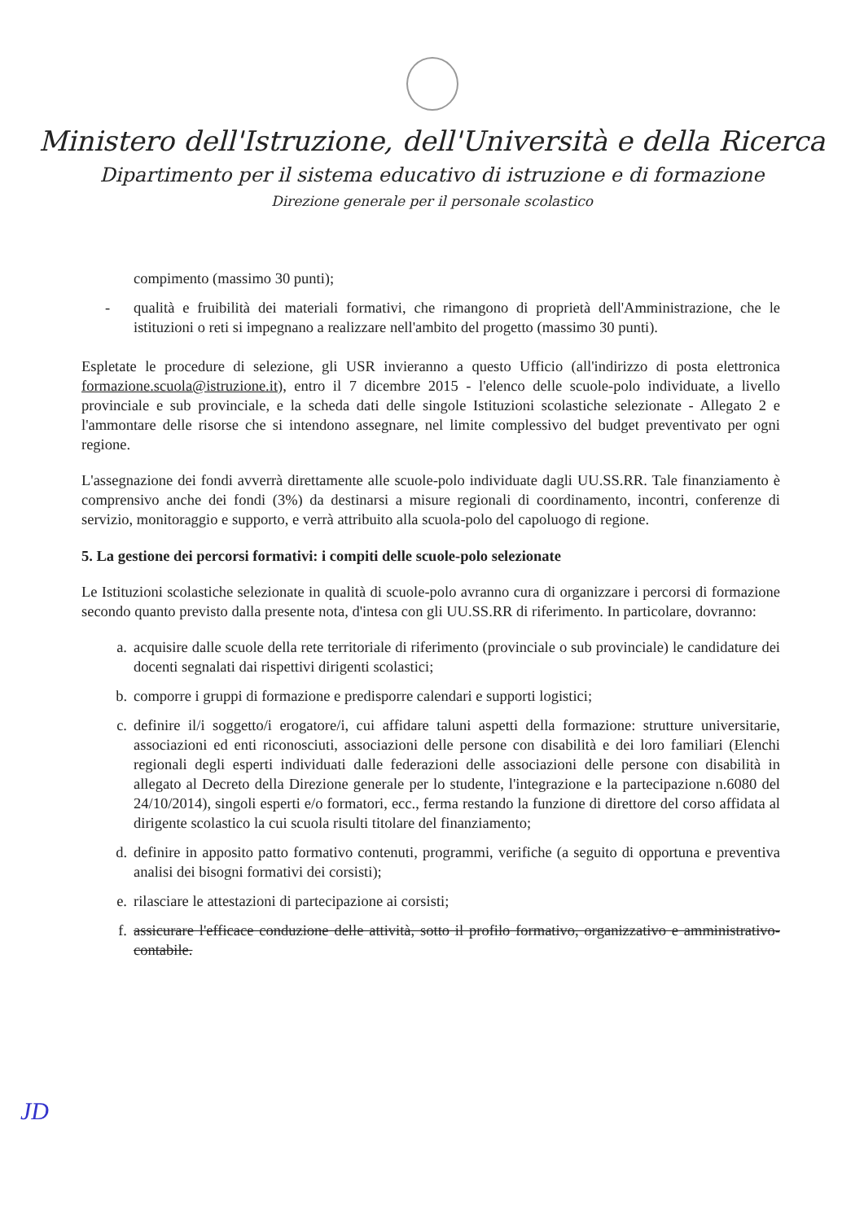Ministero dell'Istruzione, dell'Università e della Ricerca
Dipartimento per il sistema educativo di istruzione e di formazione
Direzione generale per il personale scolastico
compimento (massimo 30 punti);
- qualità e fruibilità dei materiali formativi, che rimangono di proprietà dell'Amministrazione, che le istituzioni o reti si impegnano a realizzare nell'ambito del progetto (massimo 30 punti).
Espletate le procedure di selezione, gli USR invieranno a questo Ufficio (all'indirizzo di posta elettronica formazione.scuola@istruzione.it), entro il 7 dicembre 2015 - l'elenco delle scuole-polo individuate, a livello provinciale e sub provinciale, e la scheda dati delle singole Istituzioni scolastiche selezionate - Allegato 2 e l'ammontare delle risorse che si intendono assegnare, nel limite complessivo del budget preventivato per ogni regione.
L'assegnazione dei fondi avverrà direttamente alle scuole-polo individuate dagli UU.SS.RR. Tale finanziamento è comprensivo anche dei fondi (3%) da destinarsi a misure regionali di coordinamento, incontri, conferenze di servizio, monitoraggio e supporto, e verrà attribuito alla scuola-polo del capoluogo di regione.
5. La gestione dei percorsi formativi: i compiti delle scuole-polo selezionate
Le Istituzioni scolastiche selezionate in qualità di scuole-polo avranno cura di organizzare i percorsi di formazione secondo quanto previsto dalla presente nota, d'intesa con gli UU.SS.RR di riferimento. In particolare, dovranno:
a. acquisire dalle scuole della rete territoriale di riferimento (provinciale o sub provinciale) le candidature dei docenti segnalati dai rispettivi dirigenti scolastici;
b. comporre i gruppi di formazione e predisporre calendari e supporti logistici;
c. definire il/i soggetto/i erogatore/i, cui affidare taluni aspetti della formazione: strutture universitarie, associazioni ed enti riconosciuti, associazioni delle persone con disabilità e dei loro familiari (Elenchi regionali degli esperti individuati dalle federazioni delle associazioni delle persone con disabilità in allegato al Decreto della Direzione generale per lo studente, l'integrazione e la partecipazione n.6080 del 24/10/2014), singoli esperti e/o formatori, ecc., ferma restando la funzione di direttore del corso affidata al dirigente scolastico la cui scuola risulti titolare del finanziamento;
d. definire in apposito patto formativo contenuti, programmi, verifiche (a seguito di opportuna e preventiva analisi dei bisogni formativi dei corsisti);
e. rilasciare le attestazioni di partecipazione ai corsisti;
f. assicurare l'efficace conduzione delle attività, sotto il profilo formativo, organizzativo e amministrativo-contabile.
JD